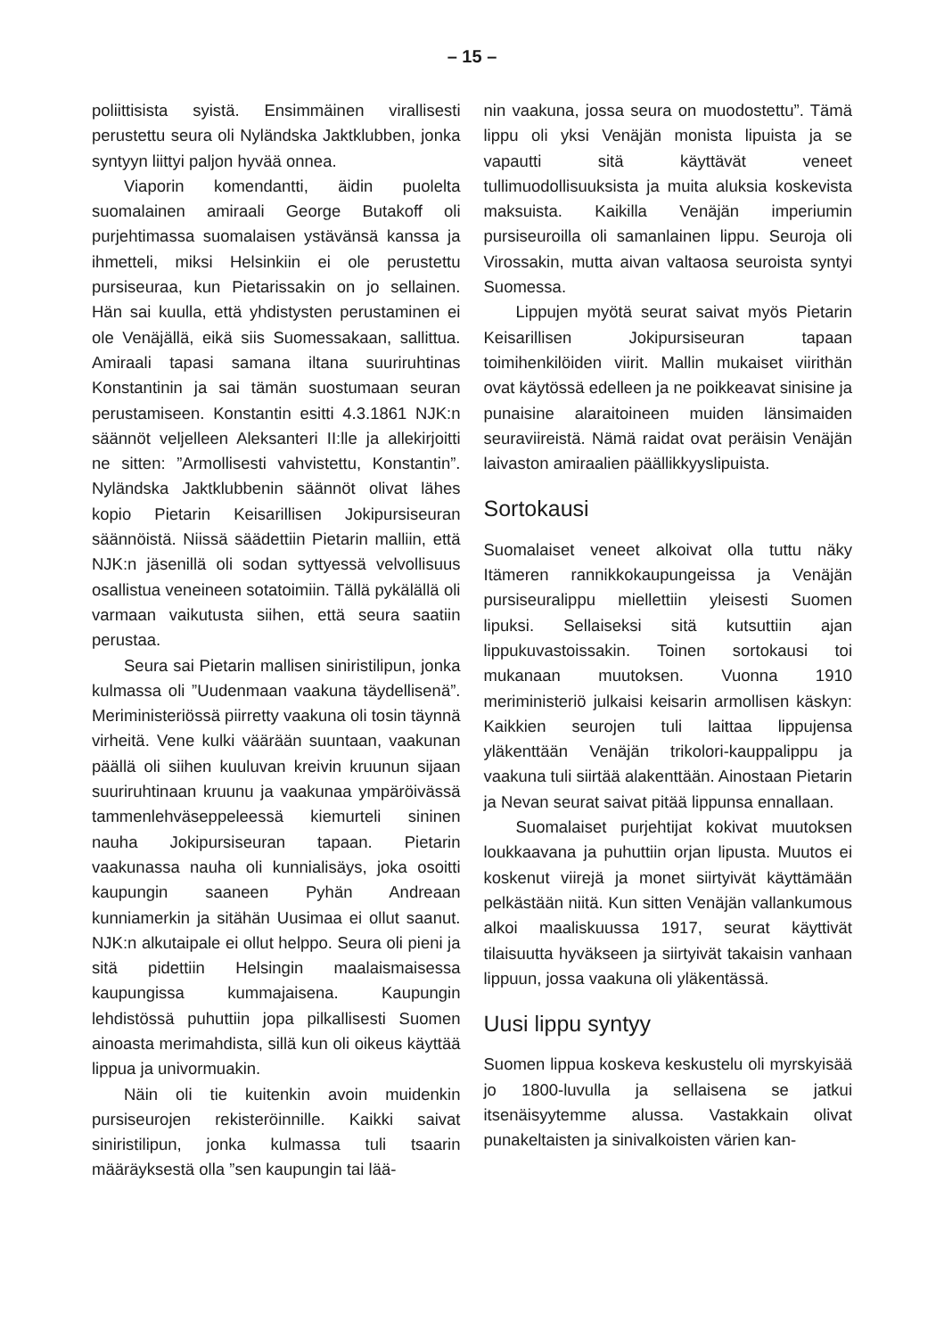– 15 –
poliittisista syistä. Ensimmäinen virallisesti perustettu seura oli Nyländska Jaktklubben, jonka syntyyn liittyi paljon hyvää onnea.
Viaporin komendantti, äidin puolelta suomalainen amiraali George Butakoff oli purjehtimassa suomalaisen ystävänsä kanssa ja ihmetteli, miksi Helsinkiin ei ole perustettu pursiseuraa, kun Pietarissakin on jo sellainen. Hän sai kuulla, että yhdistysten perustaminen ei ole Venäjällä, eikä siis Suomessakaan, sallittua. Amiraali tapasi samana iltana suuriruhtinas Konstantinin ja sai tämän suostumaan seuran perustamiseen. Konstantin esitti 4.3.1861 NJK:n säännöt veljelleen Aleksanteri II:lle ja allekirjoitti ne sitten: ”Armollisesti vahvistettu, Konstantin”. Nyländska Jaktklubbenin säännöt olivat lähes kopio Pietarin Keisarillisen Jokipursiseuran säännöistä. Niissä säädettiin Pietarin malliin, että NJK:n jäsenillä oli sodan syttyessä velvollisuus osallistua veneineen sotatoimiin. Tällä pykälällä oli varmaan vaikutusta siihen, että seura saatiin perustaa.
Seura sai Pietarin mallisen siniristilipun, jonka kulmassa oli ”Uudenmaan vaakuna täydellisenä”. Meriministeriössä piirretty vaakuna oli tosin täynnä virheitä. Vene kulki väärään suuntaan, vaakunan päällä oli siihen kuuluvan kreivin kruunun sijaan suuriruhtinaan kruunu ja vaakunaa ympäröivässä tammenlehväseppeleessä kiemurteli sininen nauha Jokipursiseuran tapaan. Pietarin vaakunassa nauha oli kunnialisäys, joka osoitti kaupungin saaneen Pyhän Andreaan kunniamerkin ja sitähän Uusimaa ei ollut saanut. NJK:n alkutaipale ei ollut helppo. Seura oli pieni ja sitä pidettiin Helsingin maalaismaisessa kaupungissa kummajaisena. Kaupungin lehdistössä puhuttiin jopa pilkallisesti Suomen ainoasta merimahdista, sillä kun oli oikeus käyttää lippua ja univormuakin.
Näin oli tie kuitenkin avoin muidenkin pursiseurojen rekisteröinnille. Kaikki saivat siniristilipun, jonka kulmassa tuli tsaarin määräyksestä olla ”sen kaupungin tai lää-
nin vaakuna, jossa seura on muodostettu”. Tämä lippu oli yksi Venäjän monista lipuista ja se vapautti sitä käyttävät veneet tullimuodollisuuksista ja muita aluksia koskevista maksuista. Kaikilla Venäjän imperiumin pursiseuroilla oli samanlainen lippu. Seuroja oli Virossakin, mutta aivan valtaosa seuroista syntyi Suomessa.
Lippujen myötä seurat saivat myös Pietarin Keisarillisen Jokipursiseuran tapaan toimihenkilöiden viirit. Mallin mukaiset viirithän ovat käytössä edelleen ja ne poikkeavat sinisine ja punaisine alaraitoineen muiden länsimaiden seuraviireistä. Nämä raidat ovat peräisin Venäjän laivaston amiraalien päällikkyyslipuista.
Sortokausi
Suomalaiset veneet alkoivat olla tuttu näky Itämeren rannikkokaupungeissa ja Venäjän pursiseuralippu miellettiin yleisesti Suomen lipuksi. Sellaiseksi sitä kutsuttiin ajan lippukuvastoissakin. Toinen sortokausi toi mukanaan muutoksen. Vuonna 1910 meriministeriö julkaisi keisarin armollisen käskyn: Kaikkien seurojen tuli laittaa lippujensa yläkenttään Venäjän trikolori-kauppalippu ja vaakuna tuli siirtää alakenttään. Ainostaan Pietarin ja Nevan seurat saivat pitää lippunsa ennallaan.
Suomalaiset purjehtijat kokivat muutoksen loukkaavana ja puhuttiin orjan lipusta. Muutos ei koskenut viirejä ja monet siirtyivät käyttämään pelkästään niitä. Kun sitten Venäjän vallankumous alkoi maaliskuussa 1917, seurat käyttivät tilaisuutta hyväkseen ja siirtyivät takaisin vanhaan lippuun, jossa vaakuna oli yläkentässä.
Uusi lippu syntyy
Suomen lippua koskeva keskustelu oli myrskyisää jo 1800-luvulla ja sellaisena se jatkui itsenäisyytemme alussa. Vastakkain olivat punakeltaisten ja sinivalkoisten värien kan-